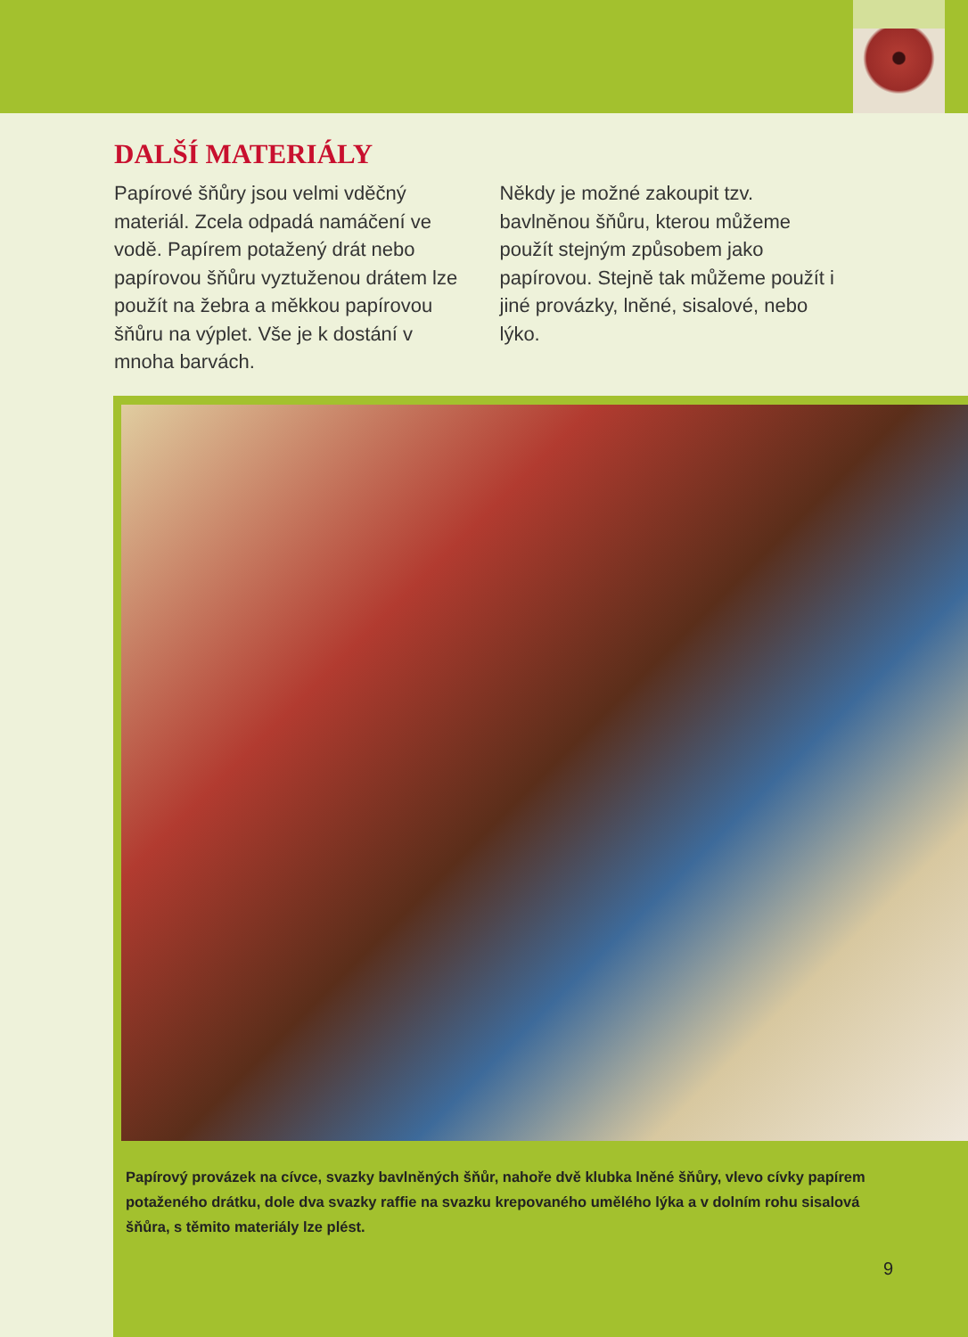DALŠÍ MATERIÁLY
Papírové šňůry jsou velmi vděčný materiál. Zcela odpadá namáčení ve vodě. Papírem potažený drát nebo papírovou šňůru vyztuženou drátem lze použít na žebra a měkkou papírovou šňůru na výplet. Vše je k dostání v mnoha barvách.
Někdy je možné zakoupit tzv. bavlněnou šňůru, kterou můžeme použít stejným způsobem jako papírovou. Stejně tak můžeme použít i jiné provázky, lněné, sisalové, nebo lýko.
Papírový provázek na cívce, svazky bavlněných šňůr, nahoře dvě klubka lněné šňůry, vlevo cívky papírem potaženého drátku, dole dva svazky raffie na svazku krepovaného umělého lýka a v dolním rohu sisalová šňůra, s těmito materiály lze plést.
9